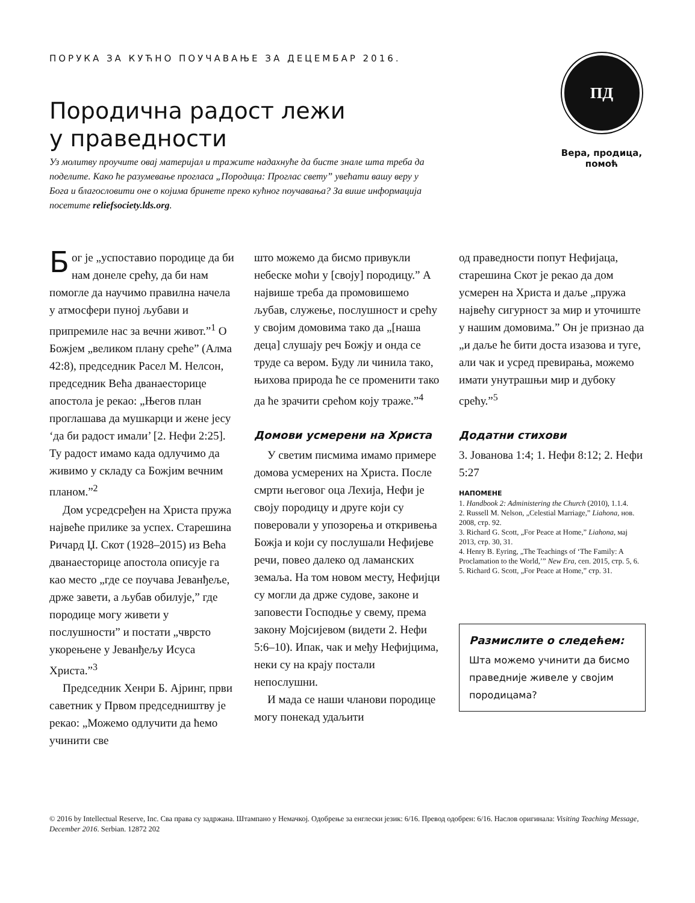ПОРУКА ЗА КУЋНО ПОУЧАВАЊЕ ЗА ДЕЦЕМБАР 2016.
Породична радост лежи
у праведности
Уз молитву проучите овај материјал и тражите надахнуће да бисте знале шта треба да поделите. Како ће разумевање прогласа „Породица: Проглас свету” увећати вашу веру у Бога и благословити оне о којима бринете преко кућног поучавања? За више информација посетите reliefsociety.lds.org.
ПД
Вера, продица, помоћ
Бог је „успоставио породице да би нам донеле срећу, да би нам помогле да научимо правилна начела у атмосфери пуној љубави и припремиле нас за вечни живот.”<sup>1</sup> О Божјем „великом плану среће” (Алма 42:8), председник Расел М. Нелсон, председник Већа дванаесторице апостола је рекао: „Његов план проглашава да мушкарци и жене јесу ‘да би радост имали’ [2. Нефи 2:25]. Ту радост имамо када одлучимо да живимо у складу са Божјим вечним планом.”<sup>2</sup>
Дом усредсређен на Христа пружа највеће прилике за успех. Старешина Ричард Џ. Скот (1928–2015) из Већа дванаесторице апостола описује га као место „где се поучава Јеванђеље, држе завети, а љубав обилује,” где породице могу живети у послушности” и постати „чврсто укорењене у Јеванђељу Исуса Христа.”<sup>3</sup>
Председник Хенри Б. Ајринг, први саветник у Првом председништву је рекао: „Можемо одлучити да ћемо учинити све
што можемо да бисмо привукли небеске моћи у [своју] породицу.” А највише треба да промовишемо љубав, служење, послушност и срећу у својим домовима тако да „[наша деца] слушају реч Божју и онда се труде са вером. Буду ли чинила тако, њихова природа ће се променити тако да ће зрачити срећом коју траже.”<sup>4</sup>
Домови усмерени на Христа
У светим писмима имамо примере домова усмерених на Христа. После смрти његовог оца Лехија, Нефи је своју породицу и друге који су поверовали у упозорења и откривења Божја и који су послушали Нефијеве речи, повео далеко од ламанских земаља. На том новом месту, Нефијци су могли да држе судове, законе и заповести Господње у свему, према закону Мојсијевом (видети 2. Нефи 5:6–10). Ипак, чак и међу Нефијцима, неки су на крају постали непослушни.
И мада се наши чланови породице могу понекад удаљити
од праведности попут Нефијаца, старешина Скот је рекао да дом усмерен на Христа и даље „пружа највећу сигурност за мир и уточиште у нашим домовима.” Он је признао да „и даље ће бити доста изазова и туге, али чак и усред превирања, можемо имати унутрашњи мир и дубоку срећу.”<sup>5</sup>
Додатни стихови
3. Јованова 1:4; 1. Нефи 8:12; 2. Нефи 5:27
НАПОМЕНЕ
1. Handbook 2: Administering the Church (2010), 1.1.4.
2. Russell M. Nelson, „Celestial Marriage,” Liahona, нов. 2008, стр. 92.
3. Richard G. Scott, „For Peace at Home,” Liahona, мај 2013, стр. 30, 31.
4. Henry B. Eyring, „The Teachings of ‘The Family: A Proclamation to the World,’” New Era, сеп. 2015, стр. 5, 6.
5. Richard G. Scott, „For Peace at Home,” стр. 31.
Размислите о следећем:
Шта можемо учинити да бисмо праведније живеле у својим породицама?
© 2016 by Intellectual Reserve, Inc. Сва права су задржана. Штампано у Немачкој. Одобрење за енглески језик: 6/16. Превод одобрен: 6/16. Наслов оригинала: Visiting Teaching Message, December 2016. Serbian. 12872 202